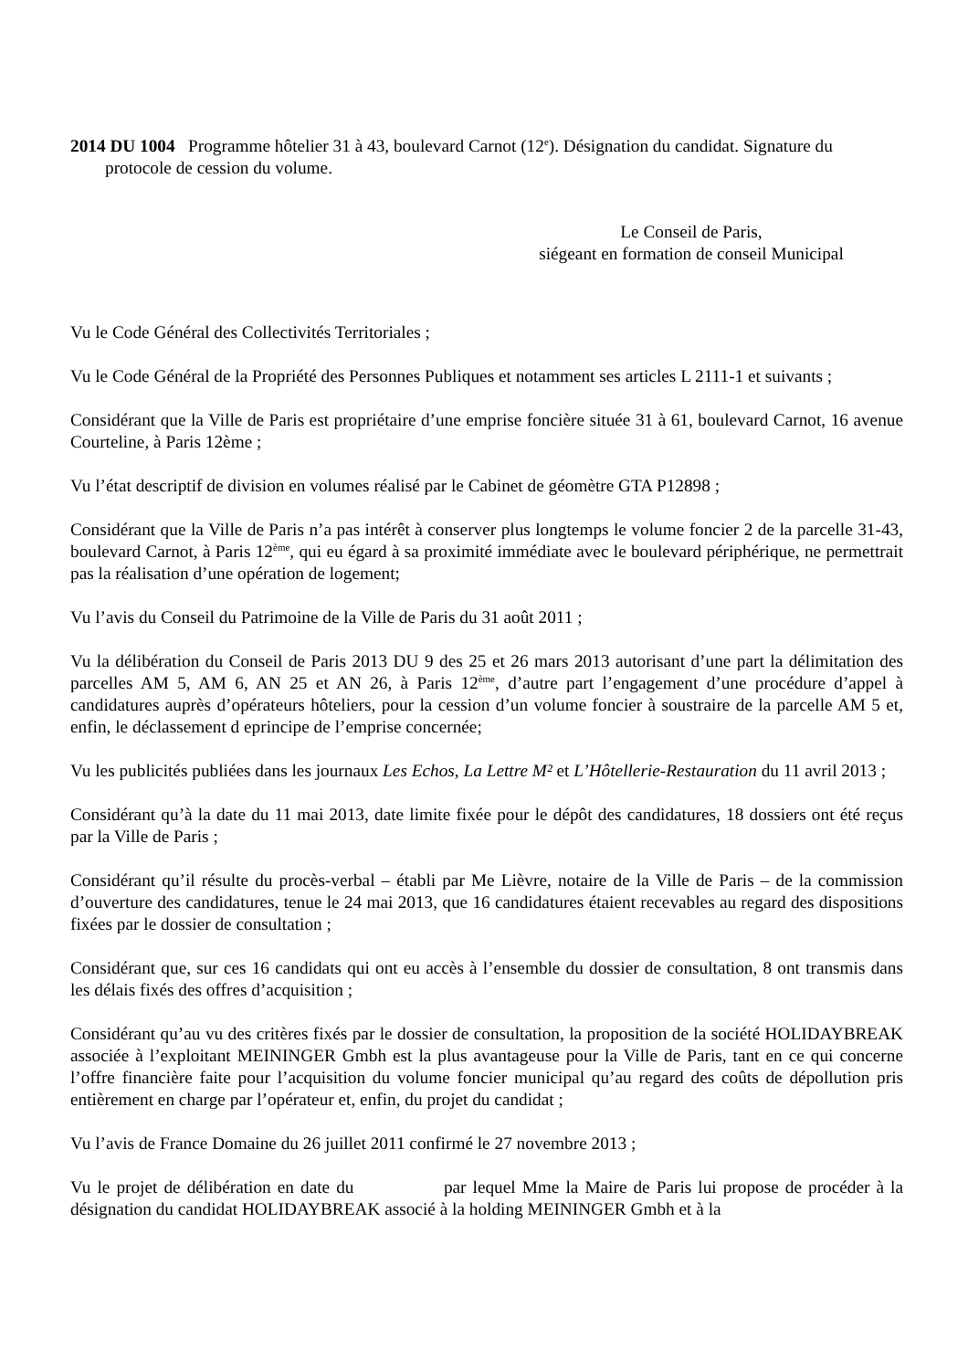2014 DU 1004 Programme hôtelier 31 à 43, boulevard Carnot (12<sup>e</sup>). Désignation du candidat. Signature du protocole de cession du volume.
Le Conseil de Paris,
siégeant en formation de conseil Municipal
Vu le Code Général des Collectivités Territoriales ;
Vu le Code Général de la Propriété des Personnes Publiques et notamment ses articles L 2111-1 et suivants ;
Considérant que la Ville de Paris est propriétaire d’une emprise foncière située 31 à 61, boulevard Carnot, 16 avenue Courteline, à Paris 12ème ;
Vu l’état descriptif de division en volumes réalisé par le Cabinet de géomètre GTA P12898 ;
Considérant que la Ville de Paris n’a pas intérêt à conserver plus longtemps le volume foncier 2 de la parcelle 31-43, boulevard Carnot, à Paris 12<sup>ème</sup>, qui eu égard à sa proximité immédiate avec le boulevard périphérique, ne permettrait pas la réalisation d’une opération de logement;
Vu l’avis du Conseil du Patrimoine de la Ville de Paris du 31 août 2011 ;
Vu la délibération du Conseil de Paris 2013 DU 9 des 25 et 26 mars 2013 autorisant d’une part la délimitation des parcelles AM 5, AM 6, AN 25 et AN 26, à Paris 12<sup>ème</sup>, d’autre part l’engagement d’une procédure d’appel à candidatures auprès d’opérateurs hôteliers, pour la cession d’un volume foncier à soustraire de la parcelle AM 5 et, enfin, le déclassement d eprincipe de l’emprise concernée;
Vu les publicités publiées dans les journaux Les Echos, La Lettre M² et L’Hôtellerie-Restauration du 11 avril 2013 ;
Considérant qu’à la date du 11 mai 2013, date limite fixée pour le dépôt des candidatures, 18 dossiers ont été reçus par la Ville de Paris ;
Considérant qu’il résulte du procès-verbal – établi par Me Lièvre, notaire de la Ville de Paris – de la commission d’ouverture des candidatures, tenue le 24 mai 2013, que 16 candidatures étaient recevables au regard des dispositions fixées par le dossier de consultation ;
Considérant que, sur ces 16 candidats qui ont eu accès à l’ensemble du dossier de consultation, 8 ont transmis dans les délais fixés des offres d’acquisition ;
Considérant qu’au vu des critères fixés par le dossier de consultation, la proposition de la société HOLIDAYBREAK associée à l’exploitant MEININGER Gmbh est la plus avantageuse pour la Ville de Paris, tant en ce qui concerne l’offre financière faite pour l’acquisition du volume foncier municipal qu’au regard des coûts de dépollution pris entièrement en charge par l’opérateur et, enfin, du projet du candidat ;
Vu l’avis de France Domaine du 26 juillet 2011 confirmé le 27 novembre 2013 ;
Vu le projet de délibération en date du par lequel Mme la Maire de Paris lui propose de procéder à la désignation du candidat HOLIDAYBREAK associé à la holding MEININGER Gmbh et à la